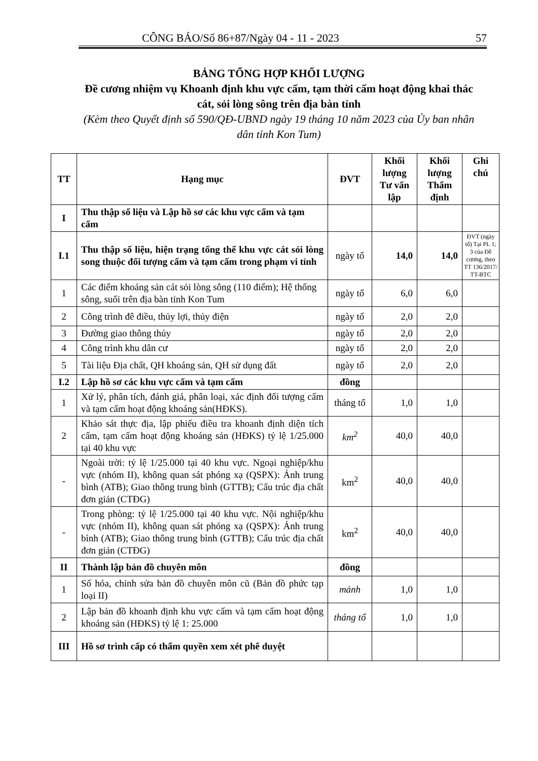CÔNG BÁO/Số 86+87/Ngày 04 - 11 - 2023 57
BẢNG TỔNG HỢP KHỐI LƯỢNG
Đề cương nhiệm vụ Khoanh định khu vực cấm, tạm thời cấm hoạt động khai thác cát, sỏi lòng sông trên địa bàn tỉnh
(Kèm theo Quyết định số 590/QĐ-UBND ngày 19 tháng 10 năm 2023 của Ủy ban nhân dân tỉnh Kon Tum)
| TT | Hạng mục | ĐVT | Khối lượng Tư vấn lập | Khối lượng Thẩm định | Ghi chú |
| --- | --- | --- | --- | --- | --- |
| I | Thu thập số liệu và Lập hồ sơ các khu vực cấm và tạm cấm | | | | |
| I.1 | Thu thập số liệu, hiện trạng tổng thể khu vực cát sỏi lòng song thuộc đối tượng cấm và tạm cấm trong phạm vi tỉnh | ngày tổ | 14,0 | 14,0 | ĐVT (ngày tổ) Tại PL 1; 3 của Đề cương, theo TT 136/2017/ TT-BTC |
| 1 | Các điểm khoáng sản cát sỏi lòng sông (110 điểm); Hệ thống sông, suối trên địa bàn tỉnh Kon Tum | ngày tổ | 6,0 | 6,0 | |
| 2 | Công trình đê điều, thủy lợi, thủy điện | ngày tổ | 2,0 | 2,0 | |
| 3 | Đường giao thông thủy | ngày tổ | 2,0 | 2,0 | |
| 4 | Công trình khu dân cư | ngày tổ | 2,0 | 2,0 | |
| 5 | Tài liệu Địa chất, QH khoáng sản, QH sử dụng đất | ngày tổ | 2,0 | 2,0 | |
| I.2 | Lập hồ sơ các khu vực cấm và tạm cấm | đồng | | | |
| 1 | Xử lý, phân tích, đánh giá, phân loại, xác định đối tượng cấm và tạm cấm hoạt động khoáng sản(HĐKS). | tháng tổ | 1,0 | 1,0 | |
| 2 | Khảo sát thực địa, lập phiếu điều tra khoanh định diện tích cấm, tạm cấm hoạt động khoáng sản (HĐKS) tỷ lệ 1/25.000 tại 40 khu vực | km<sup>2</sup> | 40,0 | 40,0 | |
| - | Ngoài trời: tỷ lệ 1/25.000 tại 40 khu vực. Ngoại nghiệp/khu vực (nhóm II), không quan sát phóng xạ (QSPX): Ảnh trung bình (ATB); Giao thông trung bình (GTTB); Cấu trúc địa chất đơn giản (CTĐG) | km<sup>2</sup> | 40,0 | 40,0 | |
| - | Trong phòng: tỷ lệ 1/25.000 tại 40 khu vực. Nội nghiệp/khu vực (nhóm II), không quan sát phóng xạ (QSPX): Ảnh trung bình (ATB); Giao thông trung bình (GTTB); Cấu trúc địa chất đơn giản (CTĐG) | km<sup>2</sup> | 40,0 | 40,0 | |
| II | Thành lập bản đồ chuyên môn | đồng | | | |
| 1 | Số hóa, chỉnh sửa bản đồ chuyên môn cũ (Bản đồ phức tạp loại II) | mảnh | 1,0 | 1,0 | |
| 2 | Lập bản đồ khoanh định khu vực cấm và tạm cấm hoạt động khoáng sản (HĐKS) tỷ lệ 1: 25.000 | tháng tổ | 1,0 | 1,0 | |
| III | Hồ sơ trình cấp có thẩm quyền xem xét phê duyệt | | | | |